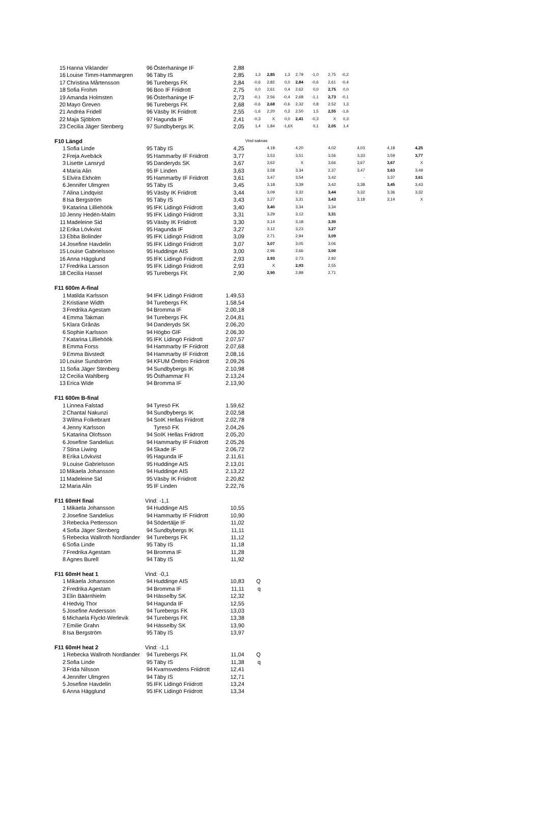| 15 | Hanna Viklander | 96 | Österhaninge IF | 2,88 | | | | | | | | | | |
| 16 | Louise Timm-Hammargren | 96 | Täby IS | 2,85 | 1,3 | 2,85 | 1,3 | 2,79 | -1,0 | 2,75 | -0,2 | | | |
| 17 | Christina Mårtensson | 96 | Turebergs FK | 2,84 | -0,6 | 2,82 | 0,0 | 2,84 | -0,6 | 2,61 | -0,4 | | | |
| 18 | Sofia Frohm | 96 | Boo IF Friidrott | 2,75 | 0,0 | 2,61 | 0,4 | 2,62 | 0,0 | 2,75 | 0,0 | | | |
| 19 | Amanda Holmsten | 96 | Österhaninge IF | 2,73 | -0,1 | 2,56 | -0,4 | 2,68 | -1,1 | 2,73 | -0,1 | | | |
| 20 | Mayo Greven | 96 | Turebergs FK | 2,68 | -0,6 | 2,68 | -0,6 | 2,32 | 0,8 | 2,52 | 1,3 | | | |
| 21 | Andréa Fridell | 96 | Väsby IK Friidrott | 2,55 | -1,6 | 2,20 | 0,2 | 2,50 | 1,5 | 2,55 | -1,6 | | | |
| 22 | Maja Sjöblom | 97 | Hagunda IF | 2,41 | -0,3 | X | 0,0 | 2,41 | -0,3 | X | 0,3 | | | |
| 23 | Cecilia Jäger Stenberg | 97 | Sundbybergs IK | 2,05 | 1,4 | 1,84 | -1,6 | X | 0,1 | 2,05 | 1,4 | | | |
| F10 Längd | | | | | Vind saknas | | | | | | | | | |
| 1 | Sofia Linde | 95 | Täby IS | 4,25 | | 4,18 | | 4,20 | | 4,02 | | 4,03 | 4,18 | 4,25 |
| 2 | Freja Avebäck | 95 | Hammarby IF Friidrott | 3,77 | | 3,53 | | 3,51 | | 3,56 | | 3,33 | 3,59 | 3,77 |
| 3 | Lisette Lansryd | 95 | Danderyds SK | 3,67 | | 3,62 | | X | | 3,66 | | 3,67 | 3,67 | X |
| 4 | Maria Alin | 95 | IF Linden | 3,63 | | 3,58 | | 3,34 | | 2,37 | | 3,47 | 3,63 | 3,49 |
| 5 | Elvira Ekholm | 95 | Hammarby IF Friidrott | 3,61 | | 3,47 | | 3,54 | | 3,42 | | - | 3,37 | 3,61 |
| 6 | Jennifer Ulmgren | 95 | Täby IS | 3,45 | | 3,18 | | 3,39 | | 3,42 | | 3,38 | 3,45 | 3,43 |
| 7 | Alina Lindqvist | 95 | Väsby IK Friidrott | 3,44 | | 3,09 | | 3,32 | | 3,44 | | 3,32 | 3,36 | 3,32 |
| 8 | Isa Bergström | 95 | Täby IS | 3,43 | | 3,27 | | 3,31 | | 3,43 | | 3,18 | 3,14 | X |
| 9 | Katarina Lilliehöök | 95 | IFK Lidingö Friidrott | 3,40 | | 3,40 | | 3,34 | | 3,34 | | | | |
| 10 | Jenny Hedén-Malm | 95 | IFK Lidingö Friidrott | 3,31 | | 3,29 | | 3,12 | | 3,31 | | | | |
| 11 | Madeleine Sid | 95 | Väsby IK Friidrott | 3,30 | | 3,14 | | 3,18 | | 3,30 | | | | |
| 12 | Erika Lövkvist | 95 | Hagunda IF | 3,27 | | 3,12 | | 3,23 | | 3,27 | | | | |
| 13 | Ebba Bolinder | 95 | IFK Lidingö Friidrott | 3,09 | | 2,71 | | 2,94 | | 3,09 | | | | |
| 14 | Josefine Havdelin | 95 | IFK Lidingö Friidrott | 3,07 | | 3,07 | | 3,05 | | 3,06 | | | | |
| 15 | Louise Gabrielsson | 95 | Huddinge AIS | 3,00 | | 2,96 | | 2,66 | | 3,00 | | | | |
| 16 | Anna Hägglund | 95 | IFK Lidingö Friidrott | 2,93 | | 2,93 | | 2,73 | | 2,92 | | | | |
| 17 | Fredrika Larsson | 95 | IFK Lidingö Friidrott | 2,93 | | X | | 2,93 | | 2,55 | | | | |
| 18 | Cecilia Hassel | 95 | Turebergs FK | 2,90 | | 2,90 | | 2,89 | | 2,71 | | | | |
| F11 600m A-final | | | | | | | | | | | | | | |
| 1 | Matilda Karlsson | 94 | IFK Lidingö Friidrott | 1.49,53 | | | | | | | | | | |
| 2 | Kristiane Width | 94 | Turebergs FK | 1.58,54 | | | | | | | | | | |
| 3 | Fredrika Agestam | 94 | Bromma IF | 2.00,18 | | | | | | | | | | |
| 4 | Emma Takman | 94 | Turebergs FK | 2.04,81 | | | | | | | | | | |
| 5 | Klara Grånäs | 94 | Danderyds SK | 2.06,20 | | | | | | | | | | |
| 6 | Sophie Karlsson | 94 | Högbo GIF | 2.06,30 | | | | | | | | | | |
| 7 | Katarina Lilliehöök | 95 | IFK Lidingö Friidrott | 2.07,57 | | | | | | | | | | |
| 8 | Emma Forss | 94 | Hammarby IF Friidrott | 2.07,68 | | | | | | | | | | |
| 9 | Emma Bivstedt | 94 | Hammarby IF Friidrott | 2.08,16 | | | | | | | | | | |
| 10 | Louise Sundström | 94 | KFUM Örebro Friidrott | 2.09,26 | | | | | | | | | | |
| 11 | Sofia Jäger Stenberg | 94 | Sundbybergs IK | 2.10,98 | | | | | | | | | | |
| 12 | Cecilia Wahlberg | 95 | Östhammar FI | 2.13,24 | | | | | | | | | | |
| 13 | Erica Wide | 94 | Bromma IF | 2.13,90 | | | | | | | | | | |
| F11 600m B-final | | | | | | | | | | | | | | |
| 1 | Linnea Falstad | 94 | Tyresö FK | 1.59,62 | | | | | | | | | | |
| 2 | Chantal Nakunzi | 94 | Sundbybergs IK | 2.02,58 | | | | | | | | | | |
| 3 | Wilma Folkebrant | 94 | SoIK Hellas Friidrott | 2.02,78 | | | | | | | | | | |
| 4 | Jenny Karlsson | | Tyresö FK | 2.04,26 | | | | | | | | | | |
| 5 | Katarina Olofsson | 94 | SoIK Hellas Friidrott | 2.05,20 | | | | | | | | | | |
| 6 | Josefine Sandelius | 94 | Hammarby IF Friidrott | 2.05,26 | | | | | | | | | | |
| 7 | Stina Liwing | 94 | Skade IF | 2.06,72 | | | | | | | | | | |
| 8 | Erika Lövkvist | 95 | Hagunda IF | 2.11,61 | | | | | | | | | | |
| 9 | Louise Gabrielsson | 95 | Huddinge AIS | 2.13,01 | | | | | | | | | | |
| 10 | Mikaela Johansson | 94 | Huddinge AIS | 2.13,22 | | | | | | | | | | |
| 11 | Madeleine Sid | 95 | Väsby IK Friidrott | 2.20,82 | | | | | | | | | | |
| 12 | Maria Alin | 95 | IF Linden | 2.22,76 | | | | | | | | | | |
| F11 60mH final | | Vind: -1,1 | | | | | | | | | | | | |
| 1 | Mikaela Johansson | 94 | Huddinge AIS | 10,55 | | | | | | | | | | |
| 2 | Josefine Sandelius | 94 | Hammarby IF Friidrott | 10,90 | | | | | | | | | | |
| 3 | Rebecka Pettersson | 94 | Södertälje IF | 11,02 | | | | | | | | | | |
| 4 | Sofia Jäger Stenberg | 94 | Sundbybergs IK | 11,11 | | | | | | | | | | |
| 5 | Rebecka Wallroth Nordlander | 94 | Turebergs FK | 11,12 | | | | | | | | | | |
| 6 | Sofia Linde | 95 | Täby IS | 11,18 | | | | | | | | | | |
| 7 | Fredrika Agestam | 94 | Bromma IF | 11,28 | | | | | | | | | | |
| 8 | Agnes Burell | 94 | Täby IS | 11,92 | | | | | | | | | | |
| F11 60mH heat 1 | | Vind: -0,1 | | | | | | | | | | | | |
| 1 | Mikaela Johansson | 94 | Huddinge AIS | 10,83 | Q | | | | | | | | | |
| 2 | Fredrika Agestam | 94 | Bromma IF | 11,11 | q | | | | | | | | | |
| 3 | Elin Bäärnhielm | 94 | Hässelby SK | 12,32 | | | | | | | | | | |
| 4 | Hedvig Thor | 94 | Hagunda IF | 12,55 | | | | | | | | | | |
| 5 | Josefine Andersson | 94 | Turebergs FK | 13,03 | | | | | | | | | | |
| 6 | Michaela Flyckt-Werlevik | 94 | Turebergs FK | 13,38 | | | | | | | | | | |
| 7 | Emilie Grahn | 94 | Hässelby SK | 13,90 | | | | | | | | | | |
| 8 | Isa Bergström | 95 | Täby IS | 13,97 | | | | | | | | | | |
| F11 60mH heat 2 | | Vind: -1,1 | | | | | | | | | | | | |
| 1 | Rebecka Wallroth Nordlander | 94 | Turebergs FK | 11,04 | Q | | | | | | | | | |
| 2 | Sofia Linde | 95 | Täby IS | 11,38 | q | | | | | | | | | |
| 3 | Frida Nilsson | 94 | Kvarnsvedens Friidrott | 12,41 | | | | | | | | | | |
| 4 | Jennifer Ulmgren | 94 | Täby IS | 12,71 | | | | | | | | | | |
| 5 | Josefine Havdelin | 95 | IFK Lidingö Friidrott | 13,24 | | | | | | | | | | |
| 6 | Anna Hägglund | 95 | IFK Lidingö Friidrott | 13,34 | | | | | | | | | | |